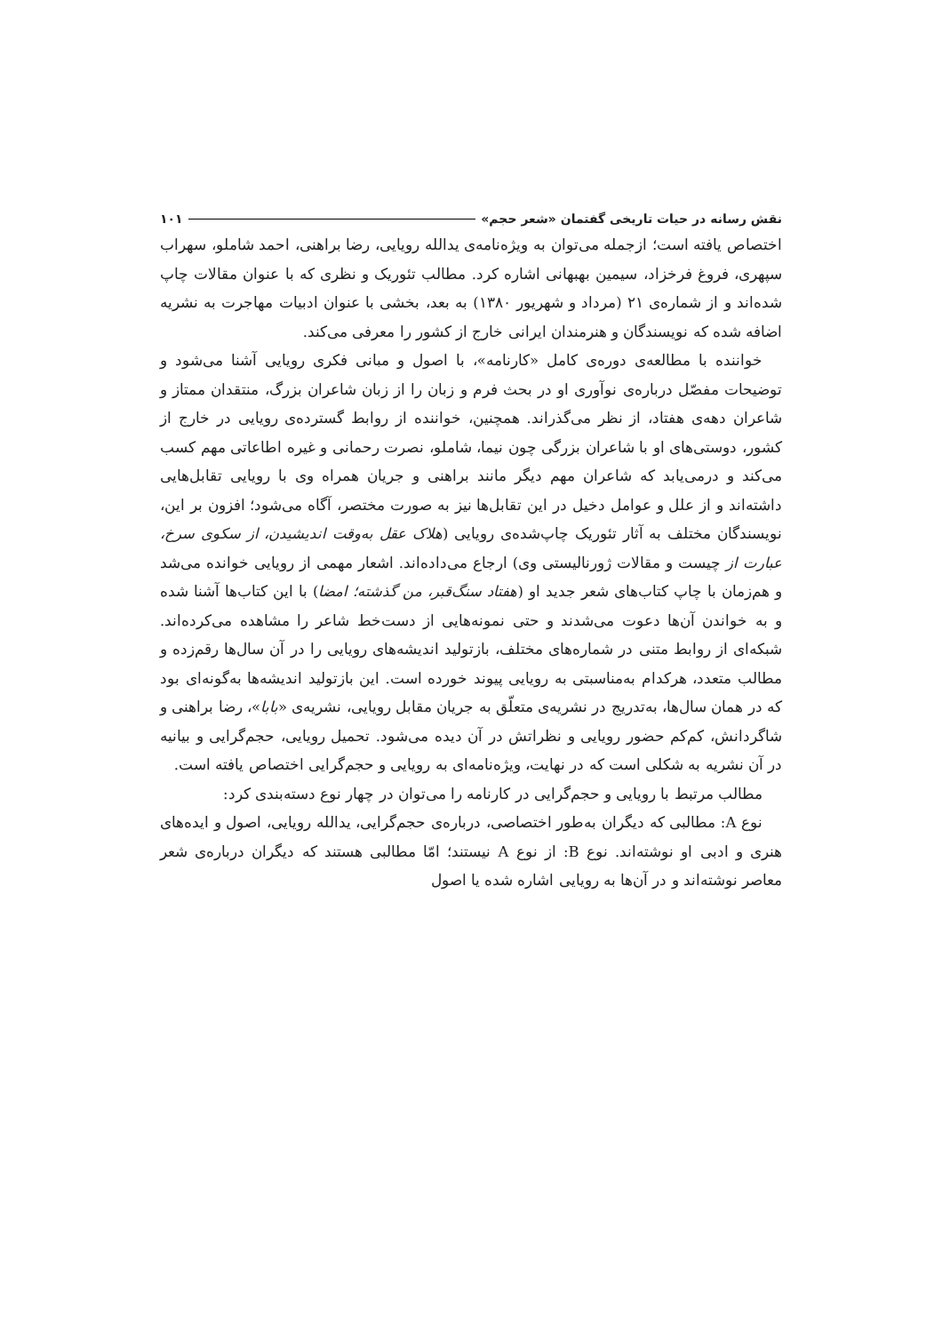نقش رسانه در حیات تاریخی گفتمان «شعر حجم» ۱۰۱
اختصاص یافته است؛ ازجمله می‌توان به ویژه‌نامه‌ی یدالله رویایی، رضا براهنی، احمد شاملو، سهراب سپهری، فروغ فرخزاد، سیمین بهبهانی اشاره کرد. مطالب تئوریک و نظری که با عنوان مقالات چاپ شده‌اند و از شماره‌ی ۲۱ (مرداد و شهریور ۱۳۸۰) به بعد، بخشی با عنوان ادبیات مهاجرت به نشریه اضافه شده که نویسندگان و هنرمندان ایرانی خارج از کشور را معرفی می‌کند.
خواننده با مطالعه‌ی دوره‌ی کامل «کارنامه»، با اصول و مبانی فکری رویایی آشنا می‌شود و توضیحات مفصّل درباره‌ی نوآوری او در بحث فرم و زبان را از زبان شاعران بزرگ، منتقدان ممتاز و شاعران دهه‌ی هفتاد، از نظر می‌گذراند. همچنین، خواننده از روابط گسترده‌ی رویایی در خارج از کشور، دوستی‌های او با شاعران بزرگی چون نیما، شاملو، نصرت رحمانی و غیره اطاعاتی مهم کسب می‌کند و درمی‌یابد که شاعران مهم دیگر مانند براهنی و جریان همراه وی با رویایی تقابل‌هایی داشته‌اند و از علل و عوامل دخیل در این تقابل‌ها نیز به صورت مختصر، آگاه می‌شود؛ افزون بر این، نویسندگان مختلف به آثار تئوریک چاپ‌شده‌ی رویایی (هلاک عقل به‌وقت اندیشیدن، از سکوی سرخ، عبارت از چیست و مقالات ژورنالیستی وی) ارجاع می‌داده‌اند. اشعار مهمی از رویایی خوانده می‌شد و هم‌زمان با چاپ کتاب‌های شعر جدید او (هفتاد سنگ‌قبر، من گذشته؛ امضا) با این کتاب‌ها آشنا شده و به خواندن آن‌ها دعوت می‌شدند و حتی نمونه‌هایی از دست‌خط شاعر را مشاهده می‌کرده‌اند. شبکه‌ای از روابط متنی در شماره‌های مختلف، بازتولید اندیشه‌های رویایی را در آن سال‌ها رقم‌زده و مطالب متعدد، هرکدام به‌مناسبتی به رویایی پیوند خورده است. این بازتولید اندیشه‌ها به‌گونه‌ای بود که در همان سال‌ها، به‌تدریج در نشریه‌ی متعلّق به جریان مقابل رویایی، نشریه‌ی «بابا»، رضا براهنی و شاگردانش، کم‌کم حضور رویایی و نظراتش در آن دیده می‌شود. تحمیل رویایی، حجم‌گرایی و بیانیه در آن نشریه به شکلی است که در نهایت، ویژه‌نامه‌ای به رویایی و حجم‌گرایی اختصاص یافته است.
مطالب مرتبط با رویایی و حجم‌گرایی در کارنامه را می‌توان در چهار نوع دسته‌بندی کرد:
نوع A: مطالبی که دیگران به‌طور اختصاصی، درباره‌ی حجم‌گرایی، یدالله رویایی، اصول و ایده‌های هنری و ادبی او نوشته‌اند. نوع B: از نوع A نیستند؛ امّا مطالبی هستند که دیگران درباره‌ی شعر معاصر نوشته‌اند و در آن‌ها به رویایی اشاره شده یا اصول